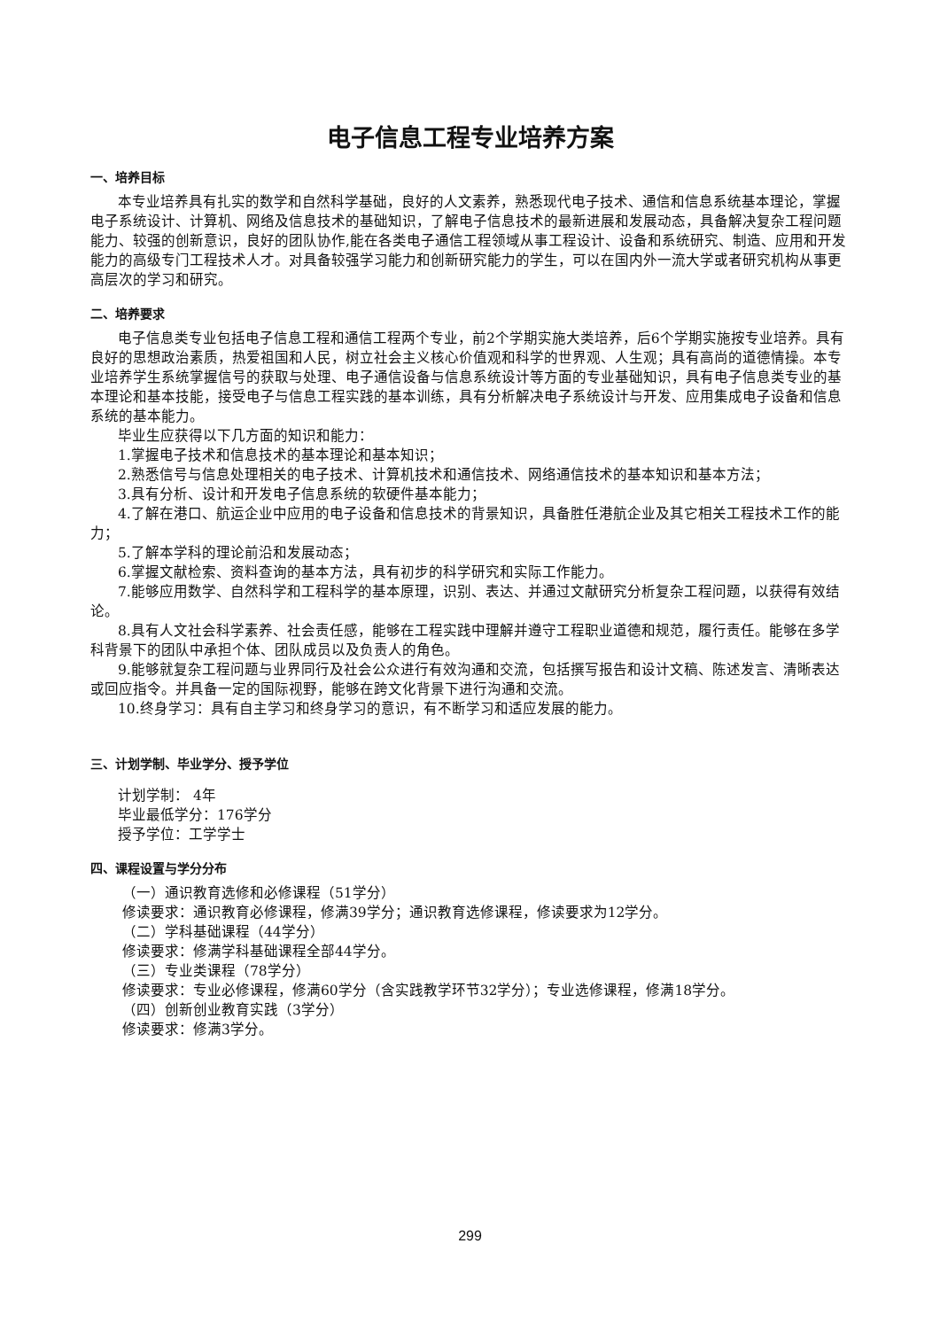电子信息工程专业培养方案
一、培养目标
本专业培养具有扎实的数学和自然科学基础，良好的人文素养，熟悉现代电子技术、通信和信息系统基本理论，掌握电子系统设计、计算机、网络及信息技术的基础知识，了解电子信息技术的最新进展和发展动态，具备解决复杂工程问题能力、较强的创新意识，良好的团队协作,能在各类电子通信工程领域从事工程设计、设备和系统研究、制造、应用和开发能力的高级专门工程技术人才。对具备较强学习能力和创新研究能力的学生，可以在国内外一流大学或者研究机构从事更高层次的学习和研究。
二、培养要求
电子信息类专业包括电子信息工程和通信工程两个专业，前2个学期实施大类培养，后6个学期实施按专业培养。具有良好的思想政治素质，热爱祖国和人民，树立社会主义核心价值观和科学的世界观、人生观；具有高尚的道德情操。本专业培养学生系统掌握信号的获取与处理、电子通信设备与信息系统设计等方面的专业基础知识，具有电子信息类专业的基本理论和基本技能，接受电子与信息工程实践的基本训练，具有分析解决电子系统设计与开发、应用集成电子设备和信息系统的基本能力。
毕业生应获得以下几方面的知识和能力：
1.掌握电子技术和信息技术的基本理论和基本知识；
2.熟悉信号与信息处理相关的电子技术、计算机技术和通信技术、网络通信技术的基本知识和基本方法；
3.具有分析、设计和开发电子信息系统的软硬件基本能力；
4.了解在港口、航运企业中应用的电子设备和信息技术的背景知识，具备胜任港航企业及其它相关工程技术工作的能力；
5.了解本学科的理论前沿和发展动态；
6.掌握文献检索、资料查询的基本方法，具有初步的科学研究和实际工作能力。
7.能够应用数学、自然科学和工程科学的基本原理，识别、表达、并通过文献研究分析复杂工程问题，以获得有效结论。
8.具有人文社会科学素养、社会责任感，能够在工程实践中理解并遵守工程职业道德和规范，履行责任。能够在多学科背景下的团队中承担个体、团队成员以及负责人的角色。
9.能够就复杂工程问题与业界同行及社会公众进行有效沟通和交流，包括撰写报告和设计文稿、陈述发言、清晰表达或回应指令。并具备一定的国际视野，能够在跨文化背景下进行沟通和交流。
10.终身学习：具有自主学习和终身学习的意识，有不断学习和适应发展的能力。
三、计划学制、毕业学分、授予学位
计划学制： 4年
毕业最低学分：176学分
授予学位：工学学士
四、课程设置与学分分布
（一）通识教育选修和必修课程（51学分）
修读要求：通识教育必修课程，修满39学分；通识教育选修课程，修读要求为12学分。
（二）学科基础课程（44学分）
修读要求：修满学科基础课程全部44学分。
（三）专业类课程（78学分）
修读要求：专业必修课程，修满60学分（含实践教学环节32学分）；专业选修课程，修满18学分。
（四）创新创业教育实践（3学分）
修读要求：修满3学分。
299